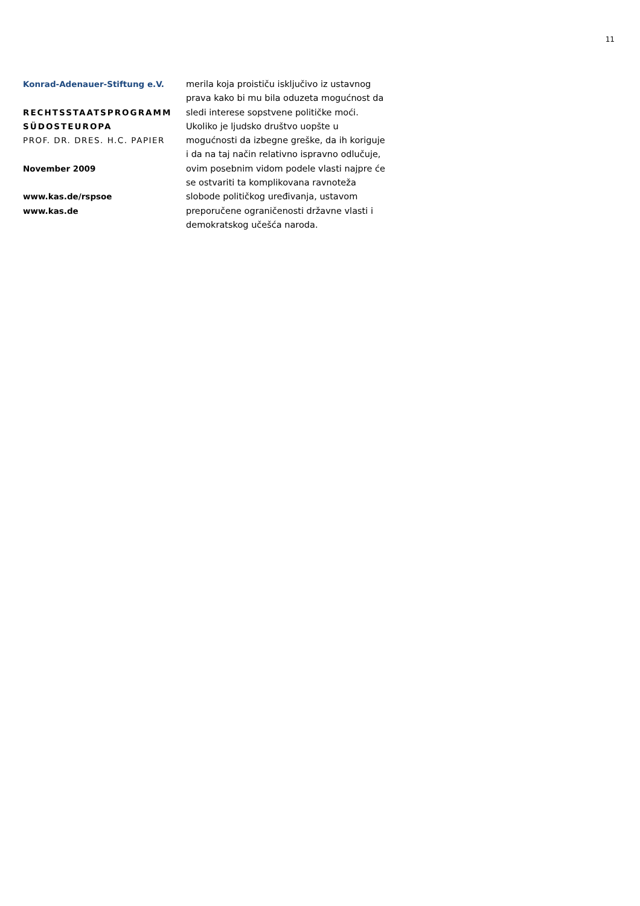11
Konrad-Adenauer-Stiftung e.V.
RECHTSSTAATSPROGRAMM
SÜDOSTEUROPA
PROF. DR. DRES. H.C. PAPIER
November 2009
www.kas.de/rspsoe
www.kas.de
merila koja proističu isključivo iz ustavnog prava kako bi mu bila oduzeta mogućnost da sledi interese sopstvene političke moći. Ukoliko je ljudsko društvo uopšte u mogućnosti da izbegne greške, da ih koriguje i da na taj način relativno ispravno odlučuje, ovim posebnim vidom podele vlasti najpre će se ostvariti ta komplikovana ravnoteža slobode političkog uređivanja, ustavom preporučene ograničenosti državne vlasti i demokratskog učešća naroda.